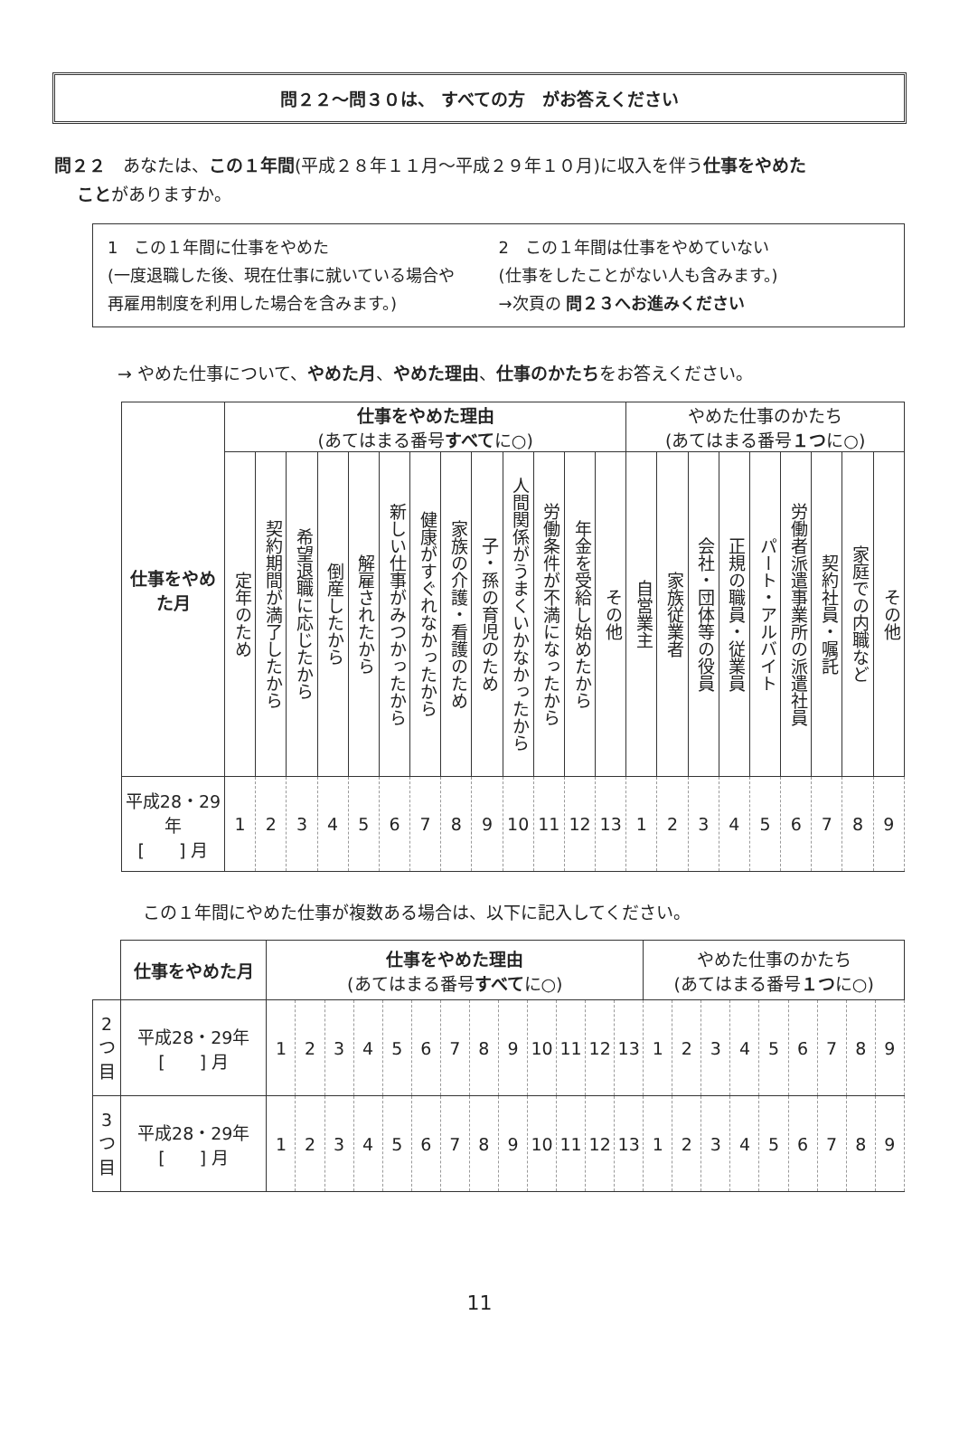問２２～問３０は、 すべての方　がお答えください
問２２　あなたは、この１年間(平成２８年１１月～平成２９年１０月)に収入を伴う仕事をやめた
　 ことがありますか。
1　この１年間に仕事をやめた
(一度退職した後、現在仕事に就いている場合や
再雇用制度を利用した場合を含みます。)
2　この１年間は仕事をやめていない
(仕事をしたことがない人も含みます。)
→次頁の 問２３へお進みください
→ やめた仕事について、やめた月、やめた理由、仕事のかたちをお答えください。
| 仕事をやめた月 | 仕事をやめた理由 (あてはまる番号 すべて に○) | | | | | | | | | | | | | やめた仕事のかたち (あてはまる番号 １つ に○) | | | | | | | | |
| --- | --- | --- | --- | --- | --- | --- | --- | --- | --- | --- | --- | --- | --- | --- | --- | --- | --- | --- | --- | --- | --- | --- |
| | 定年のため | 契約期間が満了したから | 希望退職に応じたから | 倒産したから | 解雇されたから | 新しい仕事がみつかったから | 健康がすぐれなかったから | 家族の介護・看護のため | 子・孫の育児のため | 人間関係がうまくいかなかったから | 労働条件が不満になったから | 年金を受給し始めたから | その他 | 自営業主 | 家族従業者 | 会社・団体等の役員 | 正規の職員・従業員 | パート・アルバイト | 労働者派遣事業所の派遣社員 | 契約社員・嘱託 | 家庭での内職など | その他 |
| 平成28・29年 [ ] 月 | 1 | 2 | 3 | 4 | 5 | 6 | 7 | 8 | 9 | 10 | 11 | 12 | 13 | 1 | 2 | 3 | 4 | 5 | 6 | 7 | 8 | 9 |
この１年間にやめた仕事が複数ある場合は、以下に記入してください。
| | 仕事をやめた月 | 仕事をやめた理由 (あてはまる番号 すべて に○) | | | | | | | | | | | | | やめた仕事のかたち (あてはまる番号 １つ に○) | | | | | | | | |
| 2つ目 | 平成28・29年 [ ] 月 | 1 | 2 | 3 | 4 | 5 | 6 | 7 | 8 | 9 | 10 | 11 | 12 | 13 | 1 | 2 | 3 | 4 | 5 | 6 | 7 | 8 | 9 |
| 3つ目 | 平成28・29年 [ ] 月 | 1 | 2 | 3 | 4 | 5 | 6 | 7 | 8 | 9 | 10 | 11 | 12 | 13 | 1 | 2 | 3 | 4 | 5 | 6 | 7 | 8 | 9 |
11